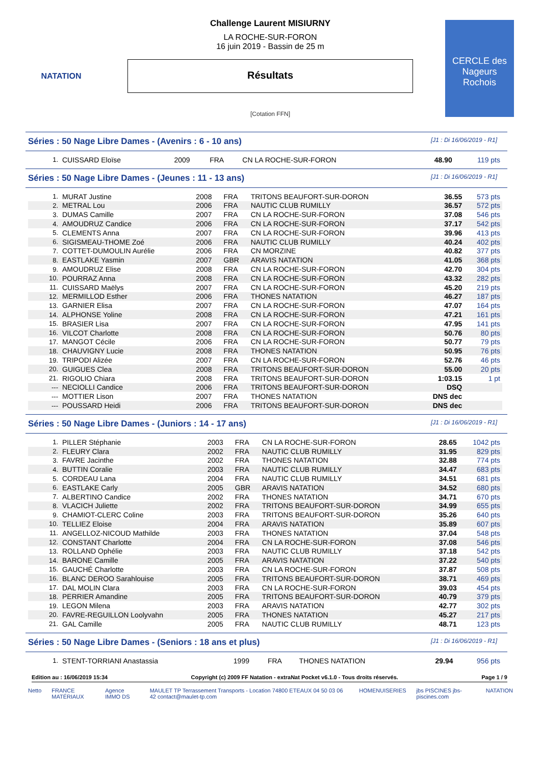NATATION
Challenge Laurent MISIURNY
LA ROCHE-SUR-FORON
16 juin 2019 - Bassin de 25 m
Résultats
[Cotation FFN]
CERCLE des Nageurs Rochois
Séries : 50 Nage Libre Dames - (Avenirs : 6 - 10 ans) [J1 : Di 16/06/2019 - R1]
| 1. | CUISSARD Eloïse | 2009 | FRA | CN LA ROCHE-SUR-FORON | 48.90 | 119 pts |
Séries : 50 Nage Libre Dames - (Jeunes : 11 - 13 ans) [J1 : Di 16/06/2019 - R1]
| 1. | MURAT Justine | 2008 | FRA | TRITONS BEAUFORT-SUR-DORON | 36.55 | 573 pts |
| 2. | METRAL Lou | 2006 | FRA | NAUTIC CLUB RUMILLY | 36.57 | 572 pts |
| 3. | DUMAS Camille | 2007 | FRA | CN LA ROCHE-SUR-FORON | 37.08 | 546 pts |
| 4. | AMOUDRUZ Candice | 2006 | FRA | CN LA ROCHE-SUR-FORON | 37.17 | 542 pts |
| 5. | CLEMENTS Anna | 2007 | FRA | CN LA ROCHE-SUR-FORON | 39.96 | 413 pts |
| 6. | SIGISMEAU-THOME Zoé | 2006 | FRA | NAUTIC CLUB RUMILLY | 40.24 | 402 pts |
| 7. | COTTET-DUMOULIN Aurélie | 2006 | FRA | CN MORZINE | 40.82 | 377 pts |
| 8. | EASTLAKE Yasmin | 2007 | GBR | ARAVIS NATATION | 41.05 | 368 pts |
| 9. | AMOUDRUZ Elise | 2008 | FRA | CN LA ROCHE-SUR-FORON | 42.70 | 304 pts |
| 10. | POURRAZ Anna | 2008 | FRA | CN LA ROCHE-SUR-FORON | 43.32 | 282 pts |
| 11. | CUISSARD Maëlys | 2007 | FRA | CN LA ROCHE-SUR-FORON | 45.20 | 219 pts |
| 12. | MERMILLOD Esther | 2006 | FRA | THONES NATATION | 46.27 | 187 pts |
| 13. | GARNIER Elisa | 2007 | FRA | CN LA ROCHE-SUR-FORON | 47.07 | 164 pts |
| 14. | ALPHONSE Yoline | 2008 | FRA | CN LA ROCHE-SUR-FORON | 47.21 | 161 pts |
| 15. | BRASIER Lisa | 2007 | FRA | CN LA ROCHE-SUR-FORON | 47.95 | 141 pts |
| 16. | VILCOT Charlotte | 2008 | FRA | CN LA ROCHE-SUR-FORON | 50.76 | 80 pts |
| 17. | MANGOT Cécile | 2006 | FRA | CN LA ROCHE-SUR-FORON | 50.77 | 79 pts |
| 18. | CHAUVIGNY Lucie | 2008 | FRA | THONES NATATION | 50.95 | 76 pts |
| 19. | TRIPODI Alizée | 2007 | FRA | CN LA ROCHE-SUR-FORON | 52.76 | 46 pts |
| 20. | GUIGUES Clea | 2008 | FRA | TRITONS BEAUFORT-SUR-DORON | 55.00 | 20 pts |
| 21. | RIGOLIO Chiara | 2008 | FRA | TRITONS BEAUFORT-SUR-DORON | 1:03.15 | 1 pt |
| --- | NECIOLLI Candice | 2006 | FRA | TRITONS BEAUFORT-SUR-DORON | DSQ | |
| --- | MOTTIER Lison | 2007 | FRA | THONES NATATION | DNS dec | |
| --- | POUSSARD Heidi | 2006 | FRA | TRITONS BEAUFORT-SUR-DORON | DNS dec | |
Séries : 50 Nage Libre Dames - (Juniors : 14 - 17 ans) [J1 : Di 16/06/2019 - R1]
| 1. | PILLER Stéphanie | 2003 | FRA | CN LA ROCHE-SUR-FORON | 28.65 | 1042 pts |
| 2. | FLEURY Clara | 2002 | FRA | NAUTIC CLUB RUMILLY | 31.95 | 829 pts |
| 3. | FAVRE Jacinthe | 2002 | FRA | THONES NATATION | 32.88 | 774 pts |
| 4. | BUTTIN Coralie | 2003 | FRA | NAUTIC CLUB RUMILLY | 34.47 | 683 pts |
| 5. | CORDEAU Lana | 2004 | FRA | NAUTIC CLUB RUMILLY | 34.51 | 681 pts |
| 6. | EASTLAKE Carly | 2005 | GBR | ARAVIS NATATION | 34.52 | 680 pts |
| 7. | ALBERTINO Candice | 2002 | FRA | THONES NATATION | 34.71 | 670 pts |
| 8. | VLACICH Juliette | 2002 | FRA | TRITONS BEAUFORT-SUR-DORON | 34.99 | 655 pts |
| 9. | CHAMIOT-CLERC Coline | 2003 | FRA | TRITONS BEAUFORT-SUR-DORON | 35.26 | 640 pts |
| 10. | TELLIEZ Eloise | 2004 | FRA | ARAVIS NATATION | 35.89 | 607 pts |
| 11. | ANGELLOZ-NICOUD Mathilde | 2003 | FRA | THONES NATATION | 37.04 | 548 pts |
| 12. | CONSTANT Charlotte | 2004 | FRA | CN LA ROCHE-SUR-FORON | 37.08 | 546 pts |
| 13. | ROLLAND Ophélie | 2003 | FRA | NAUTIC CLUB RUMILLY | 37.18 | 542 pts |
| 14. | BARONE Camille | 2005 | FRA | ARAVIS NATATION | 37.22 | 540 pts |
| 15. | GAUCHÉ Charlotte | 2003 | FRA | CN LA ROCHE-SUR-FORON | 37.87 | 508 pts |
| 16. | BLANC DEROO Sarahlouise | 2005 | FRA | TRITONS BEAUFORT-SUR-DORON | 38.71 | 469 pts |
| 17. | DAL MOLIN Clara | 2003 | FRA | CN LA ROCHE-SUR-FORON | 39.03 | 454 pts |
| 18. | PERRIER Amandine | 2005 | FRA | TRITONS BEAUFORT-SUR-DORON | 40.79 | 379 pts |
| 19. | LEGON Milena | 2003 | FRA | ARAVIS NATATION | 42.77 | 302 pts |
| 20. | FAVRE-REGUILLON Loolyvahn | 2005 | FRA | THONES NATATION | 45.27 | 217 pts |
| 21. | GAL Camille | 2005 | FRA | NAUTIC CLUB RUMILLY | 48.71 | 123 pts |
Séries : 50 Nage Libre Dames - (Seniors : 18 ans et plus) [J1 : Di 16/06/2019 - R1]
| 1. | STENT-TORRIANI Anastassia | 1999 | FRA | THONES NATATION | 29.94 | 956 pts |
Edition au : 16/06/2019 15:34 Copyright (c) 2009 FF Natation - extraNat Pocket v6.1.0 - Tous droits réservés. Page 1 / 9
Netto FRANCE MATÉRIAUX Agence IMMO DS MAULET TP Terrassement Transports - Location 74800 ETEAUX 04 50 03 06 42 contact@maulet-tp.com HOMENUISERIES jbs PISCINES jbs-piscines.com NATATION